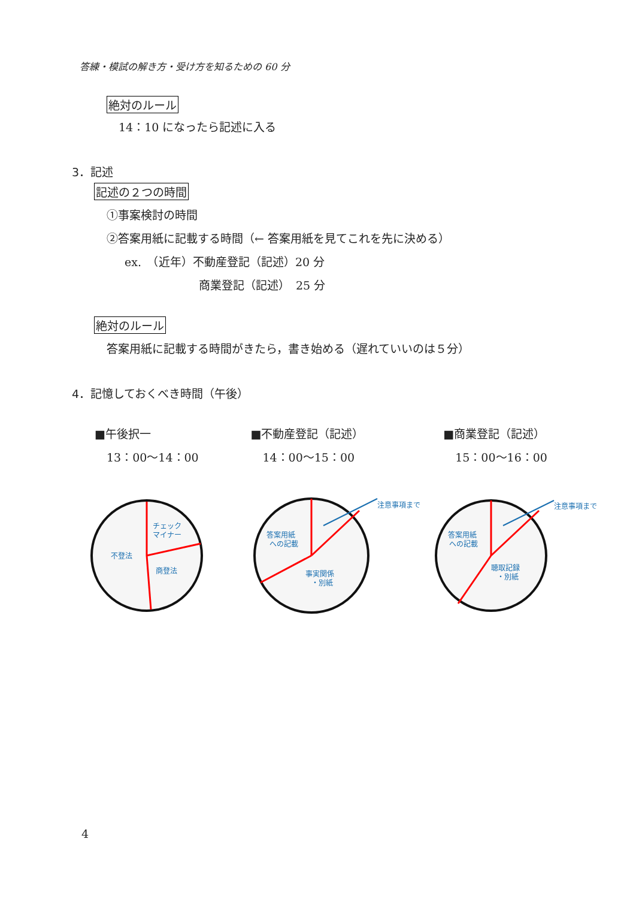答練・模試の解き方・受け方を知るための 60 分
絶対のルール
14：10 になったら記述に入る
3．記述
記述の２つの時間
①事案検討の時間
②答案用紙に記載する時間（← 答案用紙を見てこれを先に決める）
ex.　（近年）不動産登記（記述）20 分
商業登記（記述）　25 分
絶対のルール
答案用紙に記載する時間がきたら，書き始める（遅れていいのは５分）
4．記憶しておくべき時間（午後）
■午後択一
13：00〜14：00
■不動産登記（記述）
14：00〜15：00
■商業登記（記述）
15：00〜16：00
チェック
マイナー
不登法
商登法
注意事項まで
答案用紙
への記載
事実関係
・別紙
注意事項まで
答案用紙
への記載
聴取記録
・別紙
4